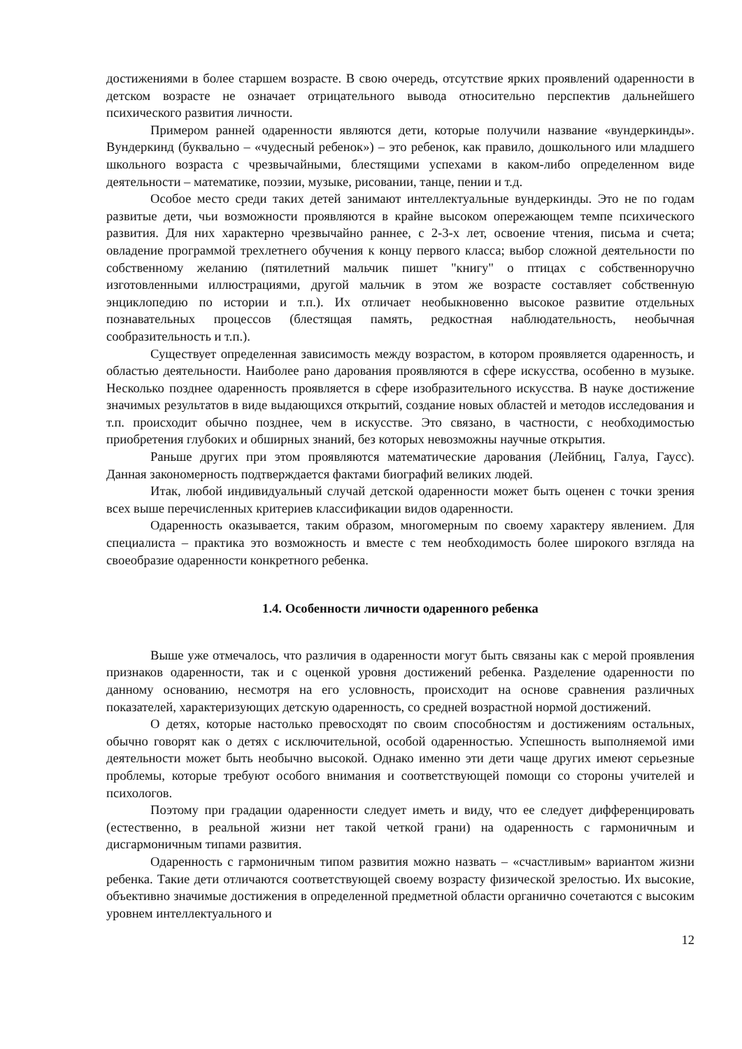достижениями в более старшем возрасте. В свою очередь, отсутствие ярких проявлений одаренности в детском возрасте не означает отрицательного вывода относительно перспектив дальнейшего психического развития личности.
Примером ранней одаренности являются дети, которые получили название «вундеркинды». Вундеркинд (буквально – «чудесный ребенок») – это ребенок, как правило, дошкольного или младшего школьного возраста с чрезвычайными, блестящими успехами в каком-либо определенном виде деятельности – математике, поэзии, музыке, рисовании, танце, пении и т.д.
Особое место среди таких детей занимают интеллектуальные вундеркинды. Это не по годам развитые дети, чьи возможности проявляются в крайне высоком опережающем темпе психического развития. Для них характерно чрезвычайно раннее, с 2-3-х лет, освоение чтения, письма и счета; овладение программой трехлетнего обучения к концу первого класса; выбор сложной деятельности по собственному желанию (пятилетний мальчик пишет "книгу" о птицах с собственноручно изготовленными иллюстрациями, другой мальчик в этом же возрасте составляет собственную энциклопедию по истории и т.п.). Их отличает необыкновенно высокое развитие отдельных познавательных процессов (блестящая память, редкостная наблюдательность, необычная сообразительность и т.п.).
Существует определенная зависимость между возрастом, в котором проявляется одаренность, и областью деятельности. Наиболее рано дарования проявляются в сфере искусства, особенно в музыке. Несколько позднее одаренность проявляется в сфере изобразительного искусства. В науке достижение значимых результатов в виде выдающихся открытий, создание новых областей и методов исследования и т.п. происходит обычно позднее, чем в искусстве. Это связано, в частности, с необходимостью приобретения глубоких и обширных знаний, без которых невозможны научные открытия.
Раньше других при этом проявляются математические дарования (Лейбниц, Галуа, Гаусс). Данная закономерность подтверждается фактами биографий великих людей.
Итак, любой индивидуальный случай детской одаренности может быть оценен с точки зрения всех выше перечисленных критериев классификации видов одаренности.
Одаренность оказывается, таким образом, многомерным по своему характеру явлением. Для специалиста – практика это возможность и вместе с тем необходимость более широкого взгляда на своеобразие одаренности конкретного ребенка.
1.4. Особенности личности одаренного ребенка
Выше уже отмечалось, что различия в одаренности могут быть связаны как с мерой проявления признаков одаренности, так и с оценкой уровня достижений ребенка. Разделение одаренности по данному основанию, несмотря на его условность, происходит на основе сравнения различных показателей, характеризующих детскую одаренность, со средней возрастной нормой достижений.
О детях, которые настолько превосходят по своим способностям и достижениям остальных, обычно говорят как о детях с исключительной, особой одаренностью. Успешность выполняемой ими деятельности может быть необычно высокой. Однако именно эти дети чаще других имеют серьезные проблемы, которые требуют особого внимания и соответствующей помощи со стороны учителей и психологов.
Поэтому при градации одаренности следует иметь и виду, что ее следует дифференцировать (естественно, в реальной жизни нет такой четкой грани) на одаренность с гармоничным и дисгармоничным типами развития.
Одаренность с гармоничным типом развития можно назвать – «счастливым» вариантом жизни ребенка. Такие дети отличаются соответствующей своему возрасту физической зрелостью. Их высокие, объективно значимые достижения в определенной предметной области органично сочетаются с высоким уровнем интеллектуального и
12